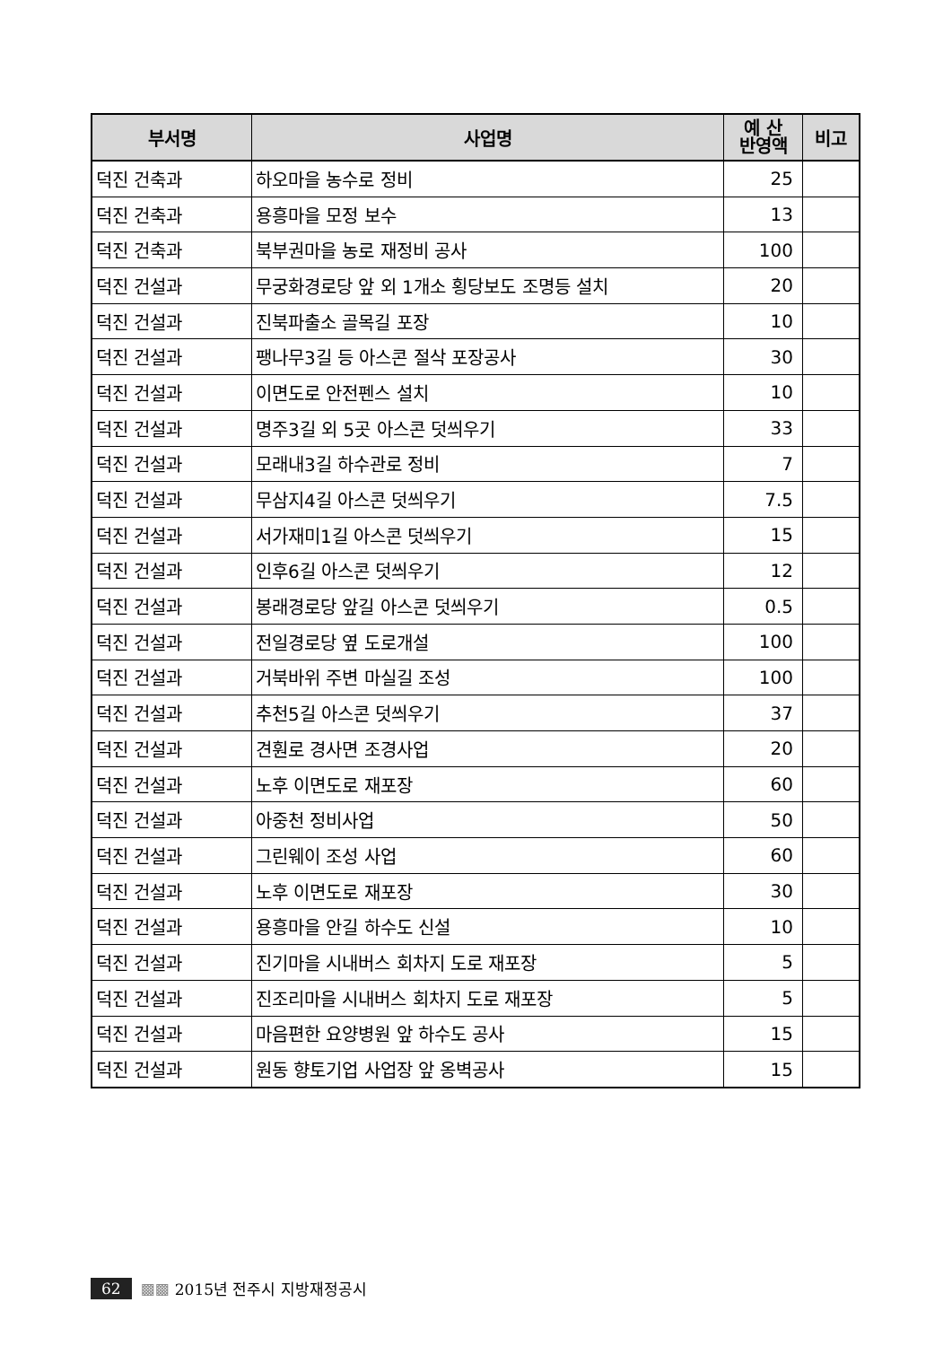| 부서명 | 사업명 | 예 산 반영액 | 비고 |
| --- | --- | --- | --- |
| 덕진 건축과 | 하오마을 농수로 정비 | 25 | |
| 덕진 건축과 | 용흥마을 모정 보수 | 13 | |
| 덕진 건축과 | 북부권마을 농로 재정비 공사 | 100 | |
| 덕진 건설과 | 무궁화경로당 앞 외 1개소 횡당보도 조명등 설치 | 20 | |
| 덕진 건설과 | 진북파출소 골목길 포장 | 10 | |
| 덕진 건설과 | 팽나무3길 등 아스콘 절삭 포장공사 | 30 | |
| 덕진 건설과 | 이면도로 안전펜스 설치 | 10 | |
| 덕진 건설과 | 명주3길 외 5곳 아스콘 덧씌우기 | 33 | |
| 덕진 건설과 | 모래내3길 하수관로 정비 | 7 | |
| 덕진 건설과 | 무삼지4길 아스콘 덧씌우기 | 7.5 | |
| 덕진 건설과 | 서가재미1길 아스콘 덧씌우기 | 15 | |
| 덕진 건설과 | 인후6길 아스콘 덧씌우기 | 12 | |
| 덕진 건설과 | 봉래경로당 앞길 아스콘 덧씌우기 | 0.5 | |
| 덕진 건설과 | 전일경로당 옆 도로개설 | 100 | |
| 덕진 건설과 | 거북바위 주변 마실길 조성 | 100 | |
| 덕진 건설과 | 추천5길 아스콘 덧씌우기 | 37 | |
| 덕진 건설과 | 견훤로 경사면 조경사업 | 20 | |
| 덕진 건설과 | 노후 이면도로 재포장 | 60 | |
| 덕진 건설과 | 아중천 정비사업 | 50 | |
| 덕진 건설과 | 그린웨이 조성 사업 | 60 | |
| 덕진 건설과 | 노후 이면도로 재포장 | 30 | |
| 덕진 건설과 | 용흥마을 안길 하수도 신설 | 10 | |
| 덕진 건설과 | 진기마을 시내버스 회차지 도로 재포장 | 5 | |
| 덕진 건설과 | 진조리마을 시내버스 회차지 도로 재포장 | 5 | |
| 덕진 건설과 | 마음편한 요양병원 앞 하수도 공사 | 15 | |
| 덕진 건설과 | 원동 향토기업 사업장 앞 옹벽공사 | 15 | |
62 ▩▩ 2015년 전주시 지방재정공시